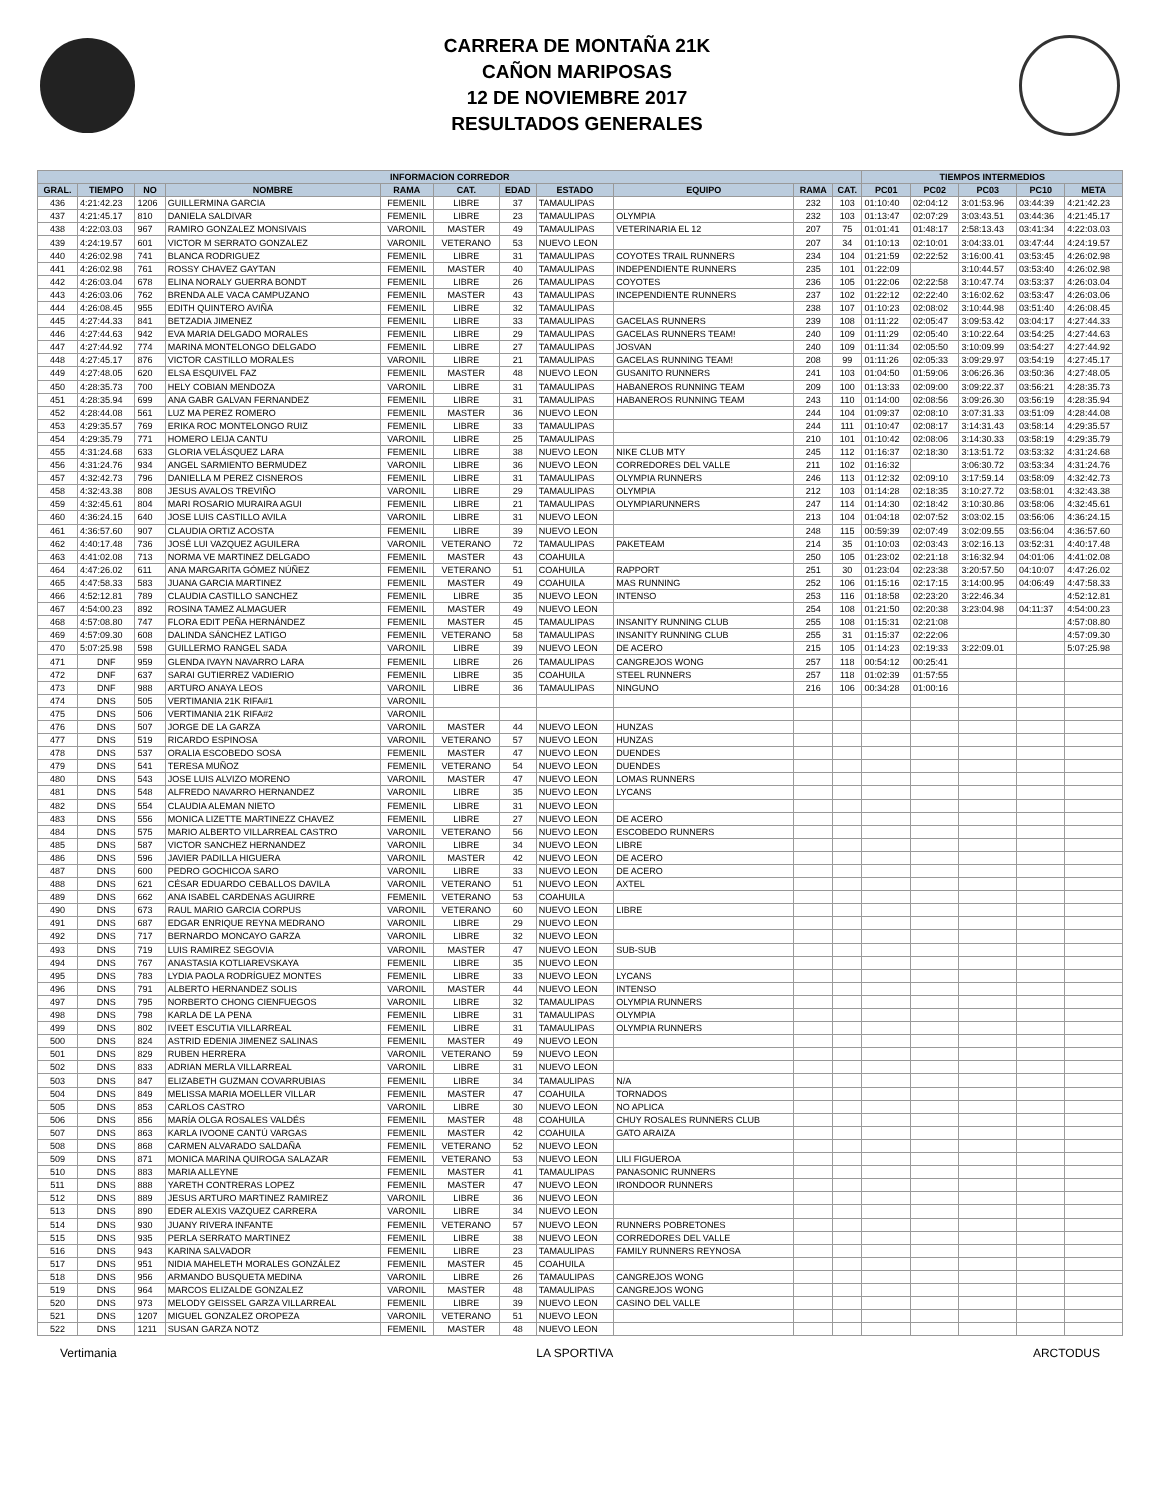CARRERA DE MONTAÑA 21K
CAÑON MARIPOSAS
12 DE NOVIEMBRE 2017
RESULTADOS GENERALES
| INFORMACION CORREDOR | | | | | | | | | | | TIEMPOS INTERMEDIOS | | | | |
| --- | --- | --- | --- | --- | --- | --- | --- | --- | --- | --- | --- | --- | --- | --- | --- |
| GRAL. | TIEMPO | NO | NOMBRE | RAMA | CAT. | EDAD | ESTADO | EQUIPO | RAMA | CAT. | PC01 | PC02 | PC03 | PC10 | META |
| 436 | 4:21:42.23 | 1206 | GUILLERMINA GARCIA | FEMENIL | LIBRE | 37 | TAMAULIPAS | | 232 | 103 | 01:10:40 | 02:04:12 | 3:01:53.96 | 03:44:39 | 4:21:42.23 |
| 437 | 4:21:45.17 | 810 | DANIELA SALDIVAR | FEMENIL | LIBRE | 23 | TAMAULIPAS | OLYMPIA | 232 | 103 | 01:13:47 | 02:07:29 | 3:03:43.51 | 03:44:36 | 4:21:45.17 |
| 438 | 4:22:03.03 | 967 | RAMIRO GONZALEZ MONSIVAIS | VARONIL | MASTER | 49 | TAMAULIPAS | VETERINARIA EL 12 | 207 | 75 | 01:01:41 | 01:48:17 | 2:58:13.43 | 03:41:34 | 4:22:03.03 |
| 439 | 4:24:19.57 | 601 | VICTOR M SERRATO GONZALEZ | VARONIL | VETERANO | 53 | NUEVO LEON | | 207 | 34 | 01:10:13 | 02:10:01 | 3:04:33.01 | 03:47:44 | 4:24:19.57 |
| 440 | 4:26:02.98 | 741 | BLANCA RODRIGUEZ | FEMENIL | LIBRE | 31 | TAMAULIPAS | COYOTES TRAIL RUNNERS | 234 | 104 | 01:21:59 | 02:22:52 | 3:16:00.41 | 03:53:45 | 4:26:02.98 |
| 441 | 4:26:02.98 | 761 | ROSSY CHAVEZ GAYTAN | FEMENIL | MASTER | 40 | TAMAULIPAS | INDEPENDIENTE RUNNERS | 235 | 101 | 01:22:09 | | 3:10:44.57 | 03:53:40 | 4:26:02.98 |
| 442 | 4:26:03.04 | 678 | ELINA NORALY GUERRA BONDT | FEMENIL | LIBRE | 26 | TAMAULIPAS | COYOTES | 236 | 105 | 01:22:06 | 02:22:58 | 3:10:47.74 | 03:53:37 | 4:26:03.04 |
| 443 | 4:26:03.06 | 762 | BRENDA ALE VACA CAMPUZANO | FEMENIL | MASTER | 43 | TAMAULIPAS | INCEPENDIENTE RUNNERS | 237 | 102 | 01:22:12 | 02:22:40 | 3:16:02.62 | 03:53:47 | 4:26:03.06 |
| 444 | 4:26:08.45 | 955 | EDITH QUINTERO AVIÑA | FEMENIL | LIBRE | 32 | TAMAULIPAS | | 238 | 107 | 01:10:23 | 02:08:02 | 3:10:44.98 | 03:51:40 | 4:26:08.45 |
| 445 | 4:27:44.33 | 841 | BETZADIA JIMENEZ | FEMENIL | LIBRE | 33 | TAMAULIPAS | GACELAS RUNNERS | 239 | 108 | 01:11:22 | 02:05:47 | 3:09:53.42 | 03:04:17 | 4:27:44.33 |
| 446 | 4:27:44.63 | 942 | EVA MARIA DELGADO MORALES | FEMENIL | LIBRE | 29 | TAMAULIPAS | GACELAS RUNNERS TEAM! | 240 | 109 | 01:11:29 | 02:05:40 | 3:10:22.64 | 03:54:25 | 4:27:44.63 |
| 447 | 4:27:44.92 | 774 | MARINA MONTELONGO DELGADO | FEMENIL | LIBRE | 27 | TAMAULIPAS | JOSVAN | 240 | 109 | 01:11:34 | 02:05:50 | 3:10:09.99 | 03:54:27 | 4:27:44.92 |
| 448 | 4:27:45.17 | 876 | VICTOR CASTILLO MORALES | VARONIL | LIBRE | 21 | TAMAULIPAS | GACELAS RUNNING TEAM! | 208 | 99 | 01:11:26 | 02:05:33 | 3:09:29.97 | 03:54:19 | 4:27:45.17 |
| 449 | 4:27:48.05 | 620 | ELSA ESQUIVEL FAZ | FEMENIL | MASTER | 48 | NUEVO LEON | GUSANITO RUNNERS | 241 | 103 | 01:04:50 | 01:59:06 | 3:06:26.36 | 03:50:36 | 4:27:48.05 |
| 450 | 4:28:35.73 | 700 | HELY COBIAN MENDOZA | VARONIL | LIBRE | 31 | TAMAULIPAS | HABANEROS RUNNING TEAM | 209 | 100 | 01:13:33 | 02:09:00 | 3:09:22.37 | 03:56:21 | 4:28:35.73 |
| 451 | 4:28:35.94 | 699 | ANA GABR GALVAN FERNANDEZ | FEMENIL | LIBRE | 31 | TAMAULIPAS | HABANEROS RUNNING TEAM | 243 | 110 | 01:14:00 | 02:08:56 | 3:09:26.30 | 03:56:19 | 4:28:35.94 |
| 452 | 4:28:44.08 | 561 | LUZ MA PEREZ ROMERO | FEMENIL | MASTER | 36 | NUEVO LEON | | 244 | 104 | 01:09:37 | 02:08:10 | 3:07:31.33 | 03:51:09 | 4:28:44.08 |
| 453 | 4:29:35.57 | 769 | ERIKA ROC MONTELONGO RUIZ | FEMENIL | LIBRE | 33 | TAMAULIPAS | | 244 | 111 | 01:10:47 | 02:08:17 | 3:14:31.43 | 03:58:14 | 4:29:35.57 |
| 454 | 4:29:35.79 | 771 | HOMERO LEIJA CANTU | VARONIL | LIBRE | 25 | TAMAULIPAS | | 210 | 101 | 01:10:42 | 02:08:06 | 3:14:30.33 | 03:58:19 | 4:29:35.79 |
| 455 | 4:31:24.68 | 633 | GLORIA VELÁSQUEZ LARA | FEMENIL | LIBRE | 38 | NUEVO LEON | NIKE CLUB MTY | 245 | 112 | 01:16:37 | 02:18:30 | 3:13:51.72 | 03:53:32 | 4:31:24.68 |
| 456 | 4:31:24.76 | 934 | ANGEL SARMIENTO BERMUDEZ | VARONIL | LIBRE | 36 | NUEVO LEON | CORREDORES DEL VALLE | 211 | 102 | 01:16:32 | | 3:06:30.72 | 03:53:34 | 4:31:24.76 |
| 457 | 4:32:42.73 | 796 | DANIELLA M PEREZ CISNEROS | FEMENIL | LIBRE | 31 | TAMAULIPAS | OLYMPIA RUNNERS | 246 | 113 | 01:12:32 | 02:09:10 | 3:17:59.14 | 03:58:09 | 4:32:42.73 |
| 458 | 4:32:43.38 | 808 | JESUS AVALOS TREVIÑO | VARONIL | LIBRE | 29 | TAMAULIPAS | OLYMPIA | 212 | 103 | 01:14:28 | 02:18:35 | 3:10:27.72 | 03:58:01 | 4:32:43.38 |
| 459 | 4:32:45.61 | 804 | MARI ROSARIO MURAIRA AGUI | FEMENIL | LIBRE | 21 | TAMAULIPAS | OLYMPIARUNNERS | 247 | 114 | 01:14:30 | 02:18:42 | 3:10:30.86 | 03:58:06 | 4:32:45.61 |
| 460 | 4:36:24.15 | 640 | JOSE LUIS CASTILLO AVILA | VARONIL | LIBRE | 31 | NUEVO LEON | | 213 | 104 | 01:04:18 | 02:07:52 | 3:03:02.15 | 03:56:06 | 4:36:24.15 |
| 461 | 4:36:57.60 | 907 | CLAUDIA ORTIZ ACOSTA | FEMENIL | LIBRE | 39 | NUEVO LEON | | 248 | 115 | 00:59:39 | 02:07:49 | 3:02:09.55 | 03:56:04 | 4:36:57.60 |
| 462 | 4:40:17.48 | 736 | JOSÉ LUI VAZQUEZ AGUILERA | VARONIL | VETERANO | 72 | TAMAULIPAS | PAKETEAM | 214 | 35 | 01:10:03 | 02:03:43 | 3:02:16.13 | 03:52:31 | 4:40:17.48 |
| 463 | 4:41:02.08 | 713 | NORMA VE MARTINEZ DELGADO | FEMENIL | MASTER | 43 | COAHUILA | | 250 | 105 | 01:23:02 | 02:21:18 | 3:16:32.94 | 04:01:06 | 4:41:02.08 |
| 464 | 4:47:26.02 | 611 | ANA MARGARITA GÓMEZ NÚÑEZ | FEMENIL | VETERANO | 51 | COAHUILA | RAPPORT | 251 | 30 | 01:23:04 | 02:23:38 | 3:20:57.50 | 04:10:07 | 4:47:26.02 |
| 465 | 4:47:58.33 | 583 | JUANA GARCIA MARTINEZ | FEMENIL | MASTER | 49 | COAHUILA | MAS RUNNING | 252 | 106 | 01:15:16 | 02:17:15 | 3:14:00.95 | 04:06:49 | 4:47:58.33 |
| 466 | 4:52:12.81 | 789 | CLAUDIA CASTILLO SANCHEZ | FEMENIL | LIBRE | 35 | NUEVO LEON | INTENSO | 253 | 116 | 01:18:58 | 02:23:20 | 3:22:46.34 | | 4:52:12.81 |
| 467 | 4:54:00.23 | 892 | ROSINA TAMEZ ALMAGUER | FEMENIL | MASTER | 49 | NUEVO LEON | | 254 | 108 | 01:21:50 | 02:20:38 | 3:23:04.98 | 04:11:37 | 4:54:00.23 |
| 468 | 4:57:08.80 | 747 | FLORA EDIT PEÑA HERNÁNDEZ | FEMENIL | MASTER | 45 | TAMAULIPAS | INSANITY RUNNING CLUB | 255 | 108 | 01:15:31 | 02:21:08 | | | 4:57:08.80 |
| 469 | 4:57:09.30 | 608 | DALINDA SÁNCHEZ LATIGO | FEMENIL | VETERANO | 58 | TAMAULIPAS | INSANITY RUNNING CLUB | 255 | 31 | 01:15:37 | 02:22:06 | | | 4:57:09.30 |
| 470 | 5:07:25.98 | 598 | GUILLERMO RANGEL SADA | VARONIL | LIBRE | 39 | NUEVO LEON | DE ACERO | 215 | 105 | 01:14:23 | 02:19:33 | 3:22:09.01 | | 5:07:25.98 |
| 471 | DNF | 959 | GLENDA IVAYN NAVARRO LARA | FEMENIL | LIBRE | 26 | TAMAULIPAS | CANGREJOS WONG | 257 | 118 | 00:54:12 | 00:25:41 | | | |
| 472 | DNF | 637 | SARAI GUTIERREZ VADIERIO | FEMENIL | LIBRE | 35 | COAHUILA | STEEL RUNNERS | 257 | 118 | 01:02:39 | 01:57:55 | | | |
| 473 | DNF | 988 | ARTURO ANAYA LEOS | VARONIL | LIBRE | 36 | TAMAULIPAS | NINGUNO | 216 | 106 | 00:34:28 | 01:00:16 | | | |
| 474 | DNS | 505 | VERTIMANIA 21K RIFA#1 | VARONIL | | | | | | | | | | | |
| 475 | DNS | 506 | VERTIMANIA 21K RIFA#2 | VARONIL | | | | | | | | | | | |
| 476 | DNS | 507 | JORGE DE LA GARZA | VARONIL | MASTER | 44 | NUEVO LEON | HUNZAS | | | | | | | |
| 477 | DNS | 519 | RICARDO ESPINOSA | VARONIL | VETERANO | 57 | NUEVO LEON | HUNZAS | | | | | | | |
| 478 | DNS | 537 | ORALIA ESCOBEDO SOSA | FEMENIL | MASTER | 47 | NUEVO LEON | DUENDES | | | | | | | |
| 479 | DNS | 541 | TERESA MUÑOZ | FEMENIL | VETERANO | 54 | NUEVO LEON | DUENDES | | | | | | | |
| 480 | DNS | 543 | JOSE LUIS ALVIZO MORENO | VARONIL | MASTER | 47 | NUEVO LEON | LOMAS RUNNERS | | | | | | | |
| 481 | DNS | 548 | ALFREDO NAVARRO HERNANDEZ | VARONIL | LIBRE | 35 | NUEVO LEON | LYCANS | | | | | | | |
| 482 | DNS | 554 | CLAUDIA ALEMAN NIETO | FEMENIL | LIBRE | 31 | NUEVO LEON | | | | | | | | |
| 483 | DNS | 556 | MONICA LIZETTE MARTINEZZ CHAVEZ | FEMENIL | LIBRE | 27 | NUEVO LEON | DE ACERO | | | | | | | |
| 484 | DNS | 575 | MARIO ALBERTO VILLARREAL CASTRO | VARONIL | VETERANO | 56 | NUEVO LEON | ESCOBEDO RUNNERS | | | | | | | |
| 485 | DNS | 587 | VICTOR SANCHEZ HERNANDEZ | VARONIL | LIBRE | 34 | NUEVO LEON | LIBRE | | | | | | | |
| 486 | DNS | 596 | JAVIER PADILLA HIGUERA | VARONIL | MASTER | 42 | NUEVO LEON | DE ACERO | | | | | | | |
| 487 | DNS | 600 | PEDRO GOCHICOA SARO | VARONIL | LIBRE | 33 | NUEVO LEON | DE ACERO | | | | | | | |
| 488 | DNS | 621 | CÉSAR EDUARDO CEBALLOS DAVILA | VARONIL | VETERANO | 51 | NUEVO LEON | AXTEL | | | | | | | |
| 489 | DNS | 662 | ANA ISABEL CARDENAS AGUIRRE | FEMENIL | VETERANO | 53 | COAHUILA | | | | | | | | |
| 490 | DNS | 673 | RAUL MARIO GARCIA CORPUS | VARONIL | VETERANO | 60 | NUEVO LEON | LIBRE | | | | | | | |
| 491 | DNS | 687 | EDGAR ENRIQUE REYNA MEDRANO | VARONIL | LIBRE | 29 | NUEVO LEON | | | | | | | | |
| 492 | DNS | 717 | BERNARDO MONCAYO GARZA | VARONIL | LIBRE | 32 | NUEVO LEON | | | | | | | | |
| 493 | DNS | 719 | LUIS RAMIREZ SEGOVIA | VARONIL | MASTER | 47 | NUEVO LEON | SUB-SUB | | | | | | | |
| 494 | DNS | 767 | ANASTASIA KOTLIAREVSKAYA | FEMENIL | LIBRE | 35 | NUEVO LEON | | | | | | | | |
| 495 | DNS | 783 | LYDIA PAOLA RODRÍGUEZ MONTES | FEMENIL | LIBRE | 33 | NUEVO LEON | LYCANS | | | | | | | |
| 496 | DNS | 791 | ALBERTO HERNANDEZ SOLIS | VARONIL | MASTER | 44 | NUEVO LEON | INTENSO | | | | | | | |
| 497 | DNS | 795 | NORBERTO CHONG CIENFUEGOS | VARONIL | LIBRE | 32 | TAMAULIPAS | OLYMPIA RUNNERS | | | | | | | |
| 498 | DNS | 798 | KARLA DE LA PENA | FEMENIL | LIBRE | 31 | TAMAULIPAS | OLYMPIA | | | | | | | |
| 499 | DNS | 802 | IVEET ESCUTIA VILLARREAL | FEMENIL | LIBRE | 31 | TAMAULIPAS | OLYMPIA RUNNERS | | | | | | | |
| 500 | DNS | 824 | ASTRID EDENIA JIMENEZ SALINAS | FEMENIL | MASTER | 49 | NUEVO LEON | | | | | | | | |
| 501 | DNS | 829 | RUBEN HERRERA | VARONIL | VETERANO | 59 | NUEVO LEON | | | | | | | | |
| 502 | DNS | 833 | ADRIAN MERLA VILLARREAL | VARONIL | LIBRE | 31 | NUEVO LEON | | | | | | | | |
| 503 | DNS | 847 | ELIZABETH GUZMAN COVARRUBIAS | FEMENIL | LIBRE | 34 | TAMAULIPAS | N/A | | | | | | | |
| 504 | DNS | 849 | MELISSA MARIA MOELLER VILLAR | FEMENIL | MASTER | 47 | COAHUILA | TORNADOS | | | | | | | |
| 505 | DNS | 853 | CARLOS CASTRO | VARONIL | LIBRE | 30 | NUEVO LEON | NO APLICA | | | | | | | |
| 506 | DNS | 856 | MARÍA OLGA ROSALES VALDÉS | FEMENIL | MASTER | 48 | COAHUILA | CHUY ROSALES RUNNERS CLUB | | | | | | | |
| 507 | DNS | 863 | KARLA IVOONE CANTÚ VARGAS | FEMENIL | MASTER | 42 | COAHUILA | GATO ARAIZA | | | | | | | |
| 508 | DNS | 868 | CARMEN ALVARADO SALDAÑA | FEMENIL | VETERANO | 52 | NUEVO LEON | | | | | | | | |
| 509 | DNS | 871 | MONICA MARINA QUIROGA SALAZAR | FEMENIL | VETERANO | 53 | NUEVO LEON | LILI FIGUEROA | | | | | | | |
| 510 | DNS | 883 | MARIA ALLEYNE | FEMENIL | MASTER | 41 | TAMAULIPAS | PANASONIC RUNNERS | | | | | | | |
| 511 | DNS | 888 | YARETH CONTRERAS LOPEZ | FEMENIL | MASTER | 47 | NUEVO LEON | IRONDOOR RUNNERS | | | | | | | |
| 512 | DNS | 889 | JESUS ARTURO MARTINEZ RAMIREZ | VARONIL | LIBRE | 36 | NUEVO LEON | | | | | | | | |
| 513 | DNS | 890 | EDER ALEXIS VAZQUEZ CARRERA | VARONIL | LIBRE | 34 | NUEVO LEON | | | | | | | | |
| 514 | DNS | 930 | JUANY RIVERA INFANTE | FEMENIL | VETERANO | 57 | NUEVO LEON | RUNNERS POBRETONES | | | | | | | |
| 515 | DNS | 935 | PERLA SERRATO MARTINEZ | FEMENIL | LIBRE | 38 | NUEVO LEON | CORREDORES DEL VALLE | | | | | | | |
| 516 | DNS | 943 | KARINA SALVADOR | FEMENIL | LIBRE | 23 | TAMAULIPAS | FAMILY RUNNERS REYNOSA | | | | | | | |
| 517 | DNS | 951 | NIDIA MAHELETH MORALES GONZÁLEZ | FEMENIL | MASTER | 45 | COAHUILA | | | | | | | | |
| 518 | DNS | 956 | ARMANDO BUSQUETA MEDINA | VARONIL | LIBRE | 26 | TAMAULIPAS | CANGREJOS WONG | | | | | | | |
| 519 | DNS | 964 | MARCOS ELIZALDE GONZALEZ | VARONIL | MASTER | 48 | TAMAULIPAS | CANGREJOS WONG | | | | | | | |
| 520 | DNS | 973 | MELODY GEISSEL GARZA VILLARREAL | FEMENIL | LIBRE | 39 | NUEVO LEON | CASINO DEL VALLE | | | | | | | |
| 521 | DNS | 1207 | MIGUEL GONZALEZ OROPEZA | VARONIL | VETERANO | 51 | NUEVO LEON | | | | | | | | |
| 522 | DNS | 1211 | SUSAN GARZA NOTZ | FEMENIL | MASTER | 48 | NUEVO LEON | | | | | | | | |
Vertimania LA SPORTIVA ARCTODUS